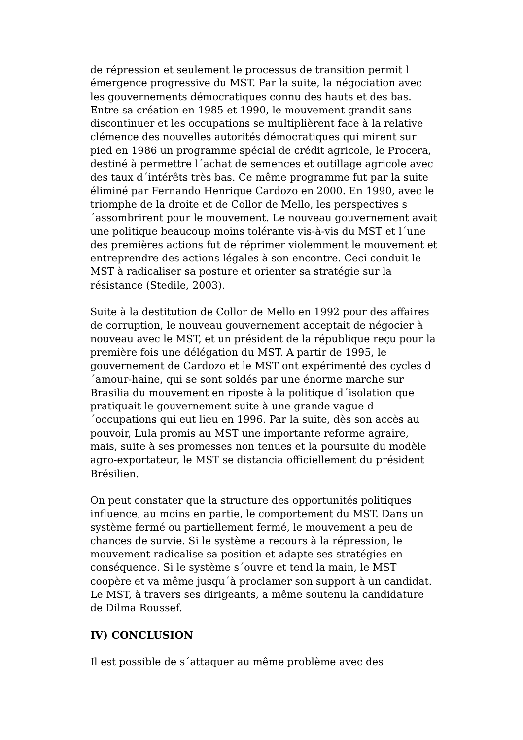de répression et seulement le processus de transition permit l émergence progressive du MST. Par la suite, la négociation avec les gouvernements démocratiques connu des hauts et des bas. Entre sa création en 1985 et 1990, le mouvement grandit sans discontinuer et les occupations se multiplièrent face à la relative clémence des nouvelles autorités démocratiques qui mirent sur pied en 1986 un programme spécial de crédit agricole, le Procera, destiné à permettre l´achat de semences et outillage agricole avec des taux d´intérêts très bas. Ce même programme fut par la suite éliminé par Fernando Henrique Cardozo en 2000. En 1990, avec le triomphe de la droite et de Collor de Mello, les perspectives s´assombrirent pour le mouvement. Le nouveau gouvernement avait une politique beaucoup moins tolérante vis-à-vis du MST et l´une des premières actions fut de réprimer violemment le mouvement et entreprendre des actions légales à son encontre. Ceci conduit le MST à radicaliser sa posture et orienter sa stratégie sur la résistance (Stedile, 2003).
Suite à la destitution de Collor de Mello en 1992 pour des affaires de corruption, le nouveau gouvernement acceptait de négocier à nouveau avec le MST, et un président de la république reçu pour la première fois une délégation du MST. A partir de 1995, le gouvernement de Cardozo et le MST ont expérimenté des cycles d´amour-haine, qui se sont soldés par une énorme marche sur Brasilia du mouvement en riposte à la politique d´isolation que pratiquait le gouvernement suite à une grande vague d´occupations qui eut lieu en 1996. Par la suite, dès son accès au pouvoir, Lula promis au MST une importante reforme agraire, mais, suite à ses promesses non tenues et la poursuite du modèle agro-exportateur, le MST se distancia officiellement du président Brésilien.
On peut constater que la structure des opportunités politiques influence, au moins en partie, le comportement du MST. Dans un système fermé ou partiellement fermé, le mouvement a peu de chances de survie. Si le système a recours à la répression, le mouvement radicalise sa position et adapte ses stratégies en conséquence. Si le système s´ouvre et tend la main, le MST coopère et va même jusqu´à proclamer son support à un candidat. Le MST, à travers ses dirigeants, a même soutenu la candidature de Dilma Roussef.
IV) CONCLUSION
Il est possible de s´attaquer au même problème avec des